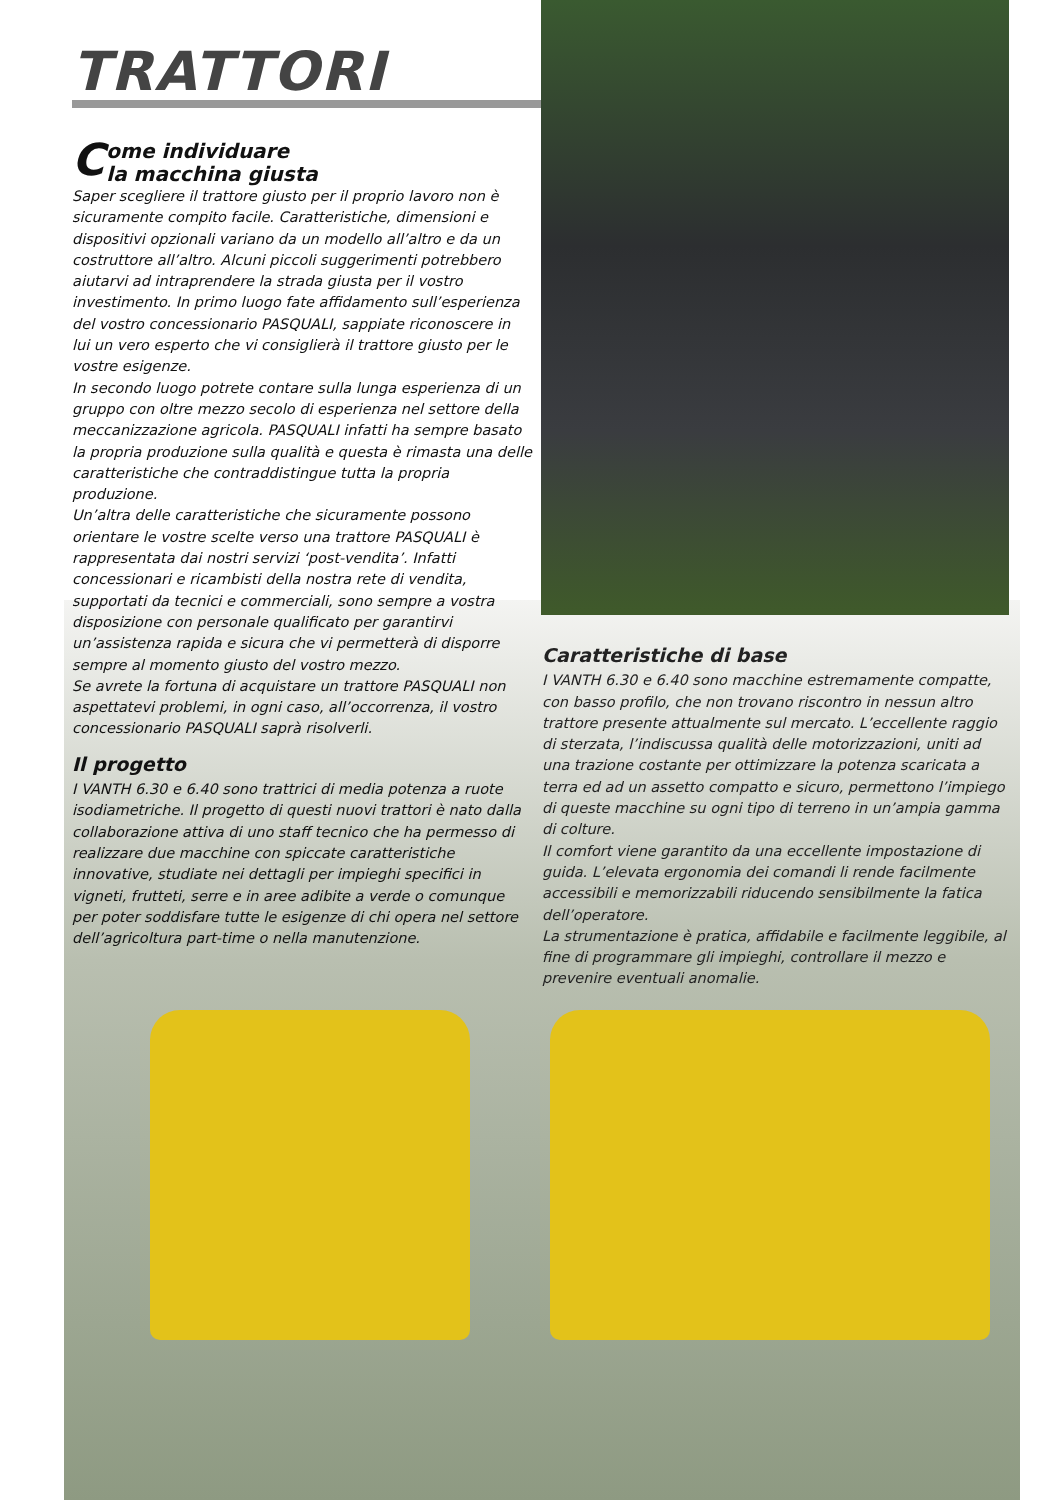TRATTORI
Come individuare
la macchina giusta
Saper scegliere il trattore giusto per il proprio lavoro non è sicuramente compito facile. Caratteristiche, dimensioni e dispositivi opzionali variano da un modello all’altro e da un costruttore all’altro. Alcuni piccoli suggerimenti potrebbero aiutarvi ad intraprendere la strada giusta per il vostro investimento. In primo luogo fate affidamento sull’esperienza del vostro concessionario PASQUALI, sappiate riconoscere in lui un vero esperto che vi consiglierà il trattore giusto per le vostre esigenze.
In secondo luogo potrete contare sulla lunga esperienza di un gruppo con oltre mezzo secolo di esperienza nel settore della meccanizzazione agricola. PASQUALI infatti ha sempre basato la propria produzione sulla qualità e questa è rimasta una delle caratteristiche che contraddistingue tutta la propria produzione.
Un’altra delle caratteristiche che sicuramente possono orientare le vostre scelte verso una trattore PASQUALI è rappresentata dai nostri servizi ‘post-vendita’. Infatti concessionari e ricambisti della nostra rete di vendita, supportati da tecnici e commerciali, sono sempre a vostra disposizione con personale qualificato per garantirvi un’assistenza rapida e sicura che vi permetterà di disporre sempre al momento giusto del vostro mezzo.
Se avrete la fortuna di acquistare un trattore PASQUALI non aspettatevi problemi, in ogni caso, all’occorrenza, il vostro concessionario PASQUALI saprà risolverli.
Il progetto
I VANTH 6.30 e 6.40 sono trattrici di media potenza a ruote isodiametriche. Il progetto di questi nuovi trattori è nato dalla collaborazione attiva di uno staff tecnico che ha permesso di realizzare due macchine con spiccate caratteristiche innovative, studiate nei dettagli per impieghi specifici in vigneti, frutteti, serre e in aree adibite a verde o comunque per poter soddisfare tutte le esigenze di chi opera nel settore dell’agricoltura part-time o nella manutenzione.
Caratteristiche di base
I VANTH 6.30 e 6.40 sono macchine estremamente compatte, con basso profilo, che non trovano riscontro in nessun altro trattore presente attualmente sul mercato. L’eccellente raggio di sterzata, l’indiscussa qualità delle motorizzazioni, uniti ad una trazione costante per ottimizzare la potenza scaricata a terra ed ad un assetto compatto e sicuro, permettono l’impiego di queste macchine su ogni tipo di terreno in un’ampia gamma di colture.
Il comfort viene garantito da una eccellente impostazione di guida. L’elevata ergonomia dei comandi li rende facilmente accessibili e memorizzabili riducendo sensibilmente la fatica dell’operatore.
La strumentazione è pratica, affidabile e facilmente leggibile, al fine di programmare gli impieghi, controllare il mezzo e prevenire eventuali anomalie.